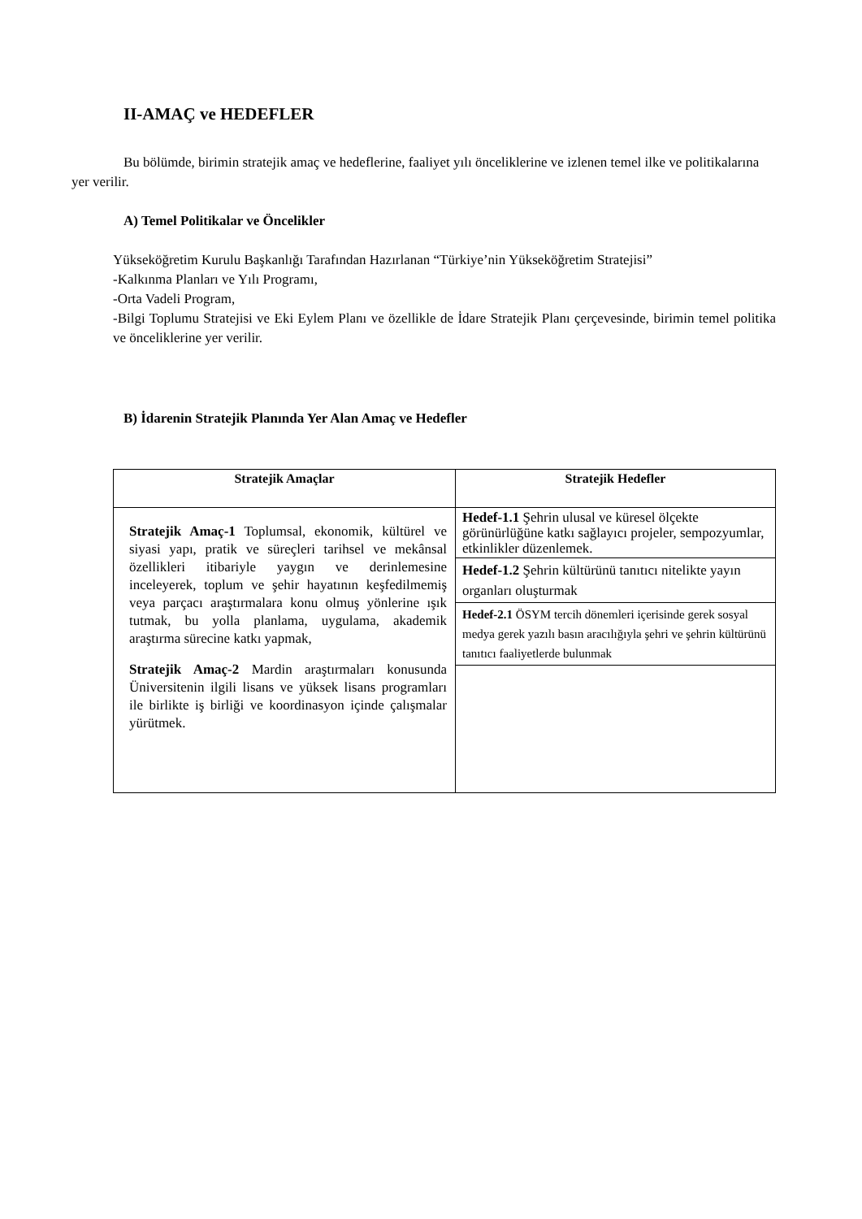II-AMAÇ ve HEDEFLER
Bu bölümde, birimin stratejik amaç ve hedeflerine, faaliyet yılı önceliklerine ve izlenen temel ilke ve politikalarına yer verilir.
A) Temel Politikalar ve Öncelikler
Yükseköğretim Kurulu Başkanlığı Tarafından Hazırlanan “Türkiye’nin Yükseköğretim Stratejisi”
-Kalkınma Planları ve Yılı Programı,
-Orta Vadeli Program,
-Bilgi Toplumu Stratejisi ve Eki Eylem Planı ve özellikle de İdare Stratejik Planı çerçevesinde, birimin temel politika ve önceliklerine yer verilir.
B) İdarenin Stratejik Planında Yer Alan Amaç ve Hedefler
| Stratejik Amaçlar | Stratejik Hedefler |
| --- | --- |
| Stratejik Amaç-1 Toplumsal, ekonomik, kültürel ve siyasi yapı, pratik ve süreçleri tarihsel ve mekânsal özellikleri itibariyle yaygın ve derinlemesine inceleyerek, toplum ve şehir hayatının keşfedilmemiş veya parçacı araştırmalara konu olmuş yönlerine ışık tutmak, bu yolla planlama, uygulama, akademik araştırma sürecine katkı yapmak, Stratejik Amaç-2 Mardin araştırmaları konusunda Üniversitenin ilgili lisans ve yüksek lisans programları ile birlikte iş birliği ve koordinasyon içinde çalışmalar yürütmek. | Hedef-1.1 Şehrin ulusal ve küresel ölçekte görünürlüğüne katkı sağlayıcı projeler, sempozyumlar, etkinlikler düzenlemek. |
| | Hedef-1.2 Şehrin kültürünü tanıtıcı nitelikte yayın organları oluşturmak |
| | Hedef-2.1 ÖSYM tercih dönemleri içerisinde gerek sosyal medya gerek yazılı basın aracılığıyla şehri ve şehrin kültürünü tanıtıcı faaliyetlerde bulunmak |